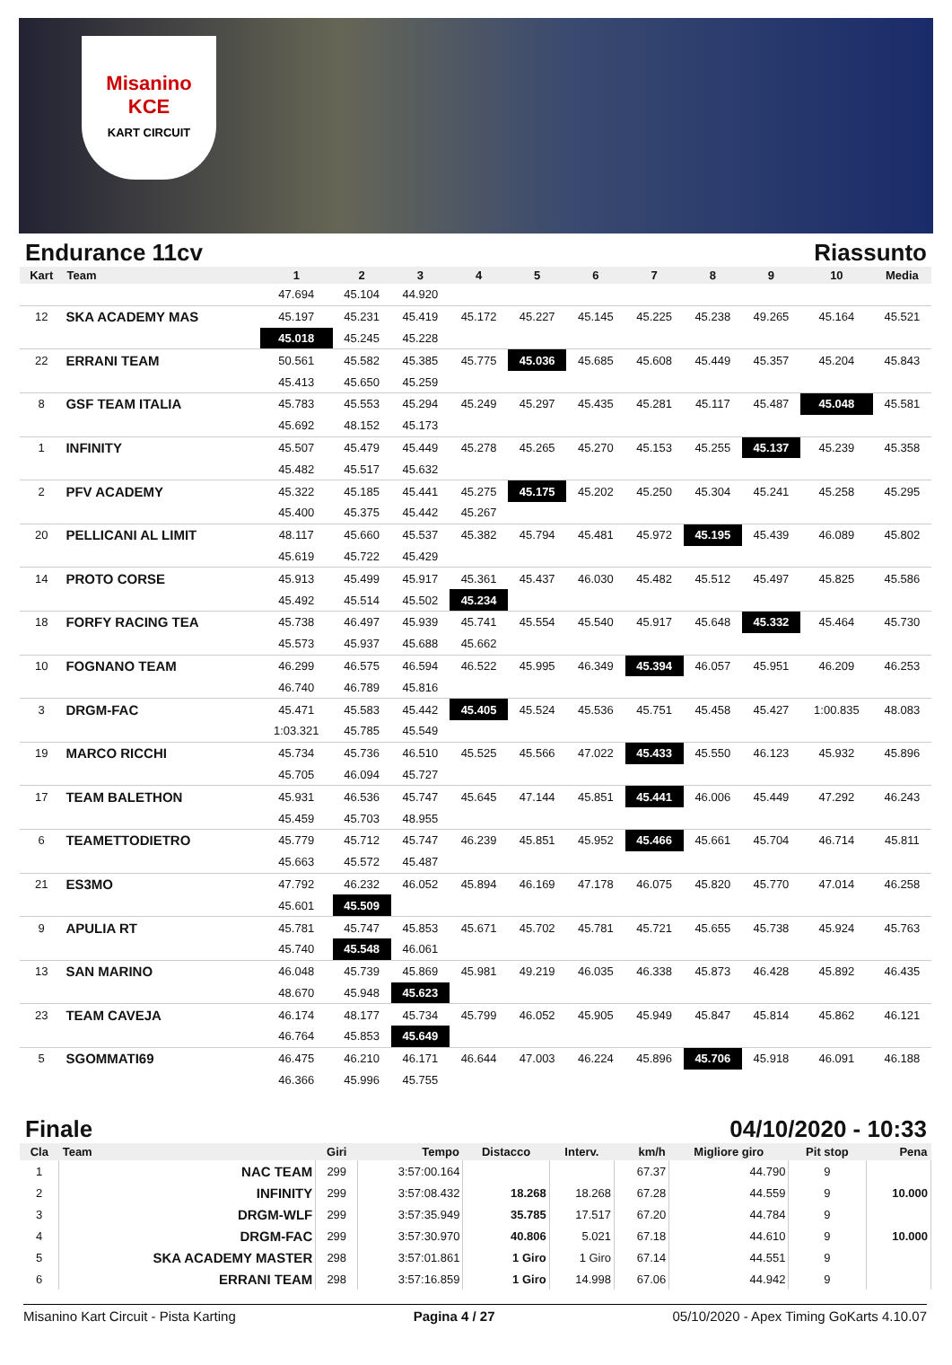Misanino
KCE
KART CIRCUIT
Endurance 11cv Riassunto
| Kart | Team | 1 | 2 | 3 | 4 | 5 | 6 | 7 | 8 | 9 | 10 | Media |
| --- | --- | --- | --- | --- | --- | --- | --- | --- | --- | --- | --- | --- |
| | | 47.694 | 45.104 | 44.920 | | | | | | | | |
| 12 | SKA ACADEMY MAS | 45.197 | 45.231 | 45.419 | 45.172 | 45.227 | 45.145 | 45.225 | 45.238 | 49.265 | 45.164 | 45.521 |
| | | 45.018 | 45.245 | 45.228 | | | | | | | | |
| 22 | ERRANI TEAM | 50.561 | 45.582 | 45.385 | 45.775 | 45.036 | 45.685 | 45.608 | 45.449 | 45.357 | 45.204 | 45.843 |
| | | 45.413 | 45.650 | 45.259 | | | | | | | | |
| 8 | GSF TEAM ITALIA | 45.783 | 45.553 | 45.294 | 45.249 | 45.297 | 45.435 | 45.281 | 45.117 | 45.487 | 45.048 | 45.581 |
| | | 45.692 | 48.152 | 45.173 | | | | | | | | |
| 1 | INFINITY | 45.507 | 45.479 | 45.449 | 45.278 | 45.265 | 45.270 | 45.153 | 45.255 | 45.137 | 45.239 | 45.358 |
| | | 45.482 | 45.517 | 45.632 | | | | | | | | |
| 2 | PFV ACADEMY | 45.322 | 45.185 | 45.441 | 45.275 | 45.175 | 45.202 | 45.250 | 45.304 | 45.241 | 45.258 | 45.295 |
| | | 45.400 | 45.375 | 45.442 | 45.267 | | | | | | | |
| 20 | PELLICANI AL LIMIT | 48.117 | 45.660 | 45.537 | 45.382 | 45.794 | 45.481 | 45.972 | 45.195 | 45.439 | 46.089 | 45.802 |
| | | 45.619 | 45.722 | 45.429 | | | | | | | | |
| 14 | PROTO CORSE | 45.913 | 45.499 | 45.917 | 45.361 | 45.437 | 46.030 | 45.482 | 45.512 | 45.497 | 45.825 | 45.586 |
| | | 45.492 | 45.514 | 45.502 | 45.234 | | | | | | | |
| 18 | FORFY RACING TEA | 45.738 | 46.497 | 45.939 | 45.741 | 45.554 | 45.540 | 45.917 | 45.648 | 45.332 | 45.464 | 45.730 |
| | | 45.573 | 45.937 | 45.688 | 45.662 | | | | | | | |
| 10 | FOGNANO TEAM | 46.299 | 46.575 | 46.594 | 46.522 | 45.995 | 46.349 | 45.394 | 46.057 | 45.951 | 46.209 | 46.253 |
| | | 46.740 | 46.789 | 45.816 | | | | | | | | |
| 3 | DRGM-FAC | 45.471 | 45.583 | 45.442 | 45.405 | 45.524 | 45.536 | 45.751 | 45.458 | 45.427 | 1:00.835 | 48.083 |
| | | 1:03.321 | 45.785 | 45.549 | | | | | | | | |
| 19 | MARCO RICCHI | 45.734 | 45.736 | 46.510 | 45.525 | 45.566 | 47.022 | 45.433 | 45.550 | 46.123 | 45.932 | 45.896 |
| | | 45.705 | 46.094 | 45.727 | | | | | | | | |
| 17 | TEAM BALETHON | 45.931 | 46.536 | 45.747 | 45.645 | 47.144 | 45.851 | 45.441 | 46.006 | 45.449 | 47.292 | 46.243 |
| | | 45.459 | 45.703 | 48.955 | | | | | | | | |
| 6 | TEAMETTODIETRO | 45.779 | 45.712 | 45.747 | 46.239 | 45.851 | 45.952 | 45.466 | 45.661 | 45.704 | 46.714 | 45.811 |
| | | 45.663 | 45.572 | 45.487 | | | | | | | | |
| 21 | ES3MO | 47.792 | 46.232 | 46.052 | 45.894 | 46.169 | 47.178 | 46.075 | 45.820 | 45.770 | 47.014 | 46.258 |
| | | 45.601 | 45.509 | | | | | | | | | |
| 9 | APULIA RT | 45.781 | 45.747 | 45.853 | 45.671 | 45.702 | 45.781 | 45.721 | 45.655 | 45.738 | 45.924 | 45.763 |
| | | 45.740 | 45.548 | 46.061 | | | | | | | | |
| 13 | SAN MARINO | 46.048 | 45.739 | 45.869 | 45.981 | 49.219 | 46.035 | 46.338 | 45.873 | 46.428 | 45.892 | 46.435 |
| | | 48.670 | 45.948 | 45.623 | | | | | | | | |
| 23 | TEAM CAVEJA | 46.174 | 48.177 | 45.734 | 45.799 | 46.052 | 45.905 | 45.949 | 45.847 | 45.814 | 45.862 | 46.121 |
| | | 46.764 | 45.853 | 45.649 | | | | | | | | |
| 5 | SGOMMATI69 | 46.475 | 46.210 | 46.171 | 46.644 | 47.003 | 46.224 | 45.896 | 45.706 | 45.918 | 46.091 | 46.188 |
| | | 46.366 | 45.996 | 45.755 | | | | | | | | |
Finale 04/10/2020 - 10:33
| Cla | Team | Giri | Tempo | Distacco | Interv. | km/h | Migliore giro | Pit stop | Pena |
| --- | --- | --- | --- | --- | --- | --- | --- | --- | --- |
| 1 | NAC TEAM | 299 | 3:57:00.164 | | | 67.37 | 44.790 | 9 | |
| 2 | INFINITY | 299 | 3:57:08.432 | 18.268 | 18.268 | 67.28 | 44.559 | 9 | 10.000 |
| 3 | DRGM-WLF | 299 | 3:57:35.949 | 35.785 | 17.517 | 67.20 | 44.784 | 9 | |
| 4 | DRGM-FAC | 299 | 3:57:30.970 | 40.806 | 5.021 | 67.18 | 44.610 | 9 | 10.000 |
| 5 | SKA ACADEMY MASTER | 298 | 3:57:01.861 | 1 Giro | 1 Giro | 67.14 | 44.551 | 9 | |
| 6 | ERRANI TEAM | 298 | 3:57:16.859 | 1 Giro | 14.998 | 67.06 | 44.942 | 9 | |
Misanino Kart Circuit - Pista Karting Pagina 4 / 27 05/10/2020 - Apex Timing GoKarts 4.10.07